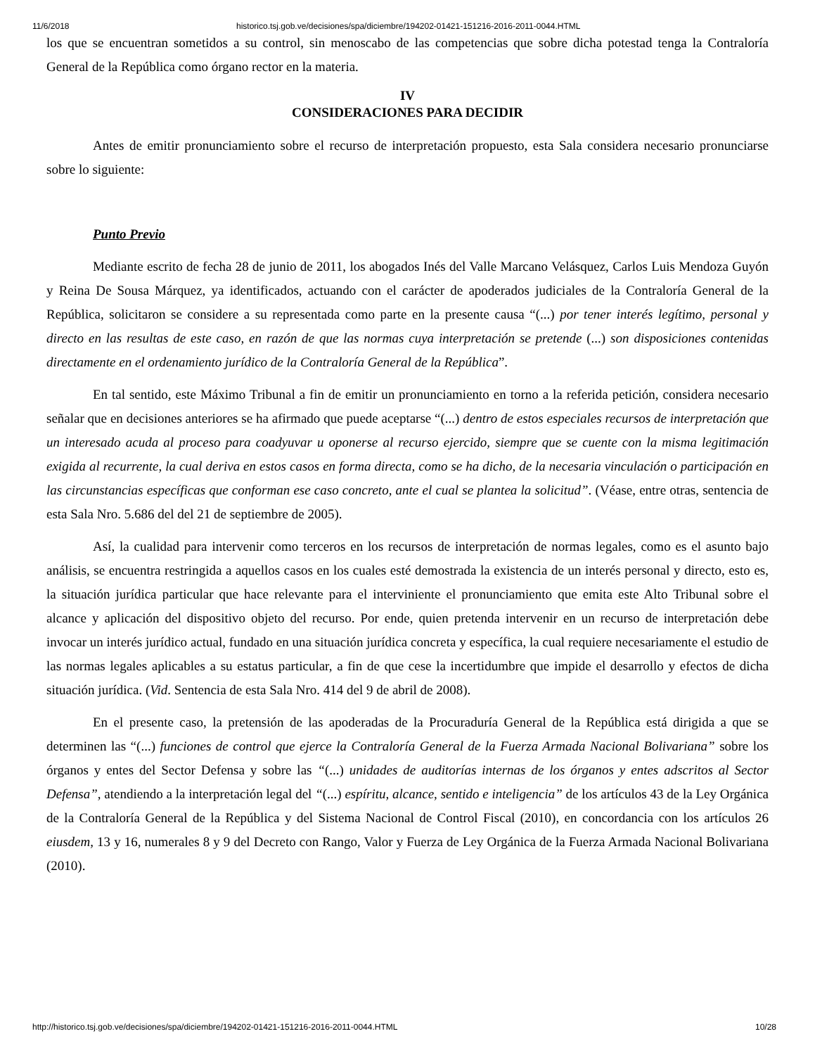11/6/2018 historico.tsj.gob.ve/decisiones/spa/diciembre/194202-01421-151216-2016-2011-0044.HTML
los que se encuentran sometidos a su control, sin menoscabo de las competencias que sobre dicha potestad tenga la Contraloría General de la República como órgano rector en la materia.
IV
CONSIDERACIONES PARA DECIDIR
Antes de emitir pronunciamiento sobre el recurso de interpretación propuesto, esta Sala considera necesario pronunciarse sobre lo siguiente:
Punto Previo
Mediante escrito de fecha 28 de junio de 2011, los abogados Inés del Valle Marcano Velásquez, Carlos Luis Mendoza Guyón y Reina De Sousa Márquez, ya identificados, actuando con el carácter de apoderados judiciales de la Contraloría General de la República, solicitaron se considere a su representada como parte en la presente causa “(...) por tener interés legítimo, personal y directo en las resultas de este caso, en razón de que las normas cuya interpretación se pretende (...) son disposiciones contenidas directamente en el ordenamiento jurídico de la Contraloría General de la República”.
En tal sentido, este Máximo Tribunal a fin de emitir un pronunciamiento en torno a la referida petición, considera necesario señalar que en decisiones anteriores se ha afirmado que puede aceptarse “(...) dentro de estos especiales recursos de interpretación que un interesado acuda al proceso para coadyuvar u oponerse al recurso ejercido, siempre que se cuente con la misma legitimación exigida al recurrente, la cual deriva en estos casos en forma directa, como se ha dicho, de la necesaria vinculación o participación en las circunstancias específicas que conforman ese caso concreto, ante el cual se plantea la solicitud”. (Véase, entre otras, sentencia de esta Sala Nro. 5.686 del del 21 de septiembre de 2005).
Así, la cualidad para intervenir como terceros en los recursos de interpretación de normas legales, como es el asunto bajo análisis, se encuentra restringida a aquellos casos en los cuales esté demostrada la existencia de un interés personal y directo, esto es, la situación jurídica particular que hace relevante para el interviniente el pronunciamiento que emita este Alto Tribunal sobre el alcance y aplicación del dispositivo objeto del recurso. Por ende, quien pretenda intervenir en un recurso de interpretación debe invocar un interés jurídico actual, fundado en una situación jurídica concreta y específica, la cual requiere necesariamente el estudio de las normas legales aplicables a su estatus particular, a fin de que cese la incertidumbre que impide el desarrollo y efectos de dicha situación jurídica. (Vid. Sentencia de esta Sala Nro. 414 del 9 de abril de 2008).
En el presente caso, la pretensión de las apoderadas de la Procuraduría General de la República está dirigida a que se determinen las “(...) funciones de control que ejerce la Contraloría General de la Fuerza Armada Nacional Bolivariana” sobre los órganos y entes del Sector Defensa y sobre las “(...) unidades de auditorías internas de los órganos y entes adscritos al Sector Defensa”, atendiendo a la interpretación legal del “(...) espíritu, alcance, sentido e inteligencia” de los artículos 43 de la Ley Orgánica de la Contraloría General de la República y del Sistema Nacional de Control Fiscal (2010), en concordancia con los artículos 26 eiusdem, 13 y 16, numerales 8 y 9 del Decreto con Rango, Valor y Fuerza de Ley Orgánica de la Fuerza Armada Nacional Bolivariana (2010).
http://historico.tsj.gob.ve/decisiones/spa/diciembre/194202-01421-151216-2016-2011-0044.HTML 10/28